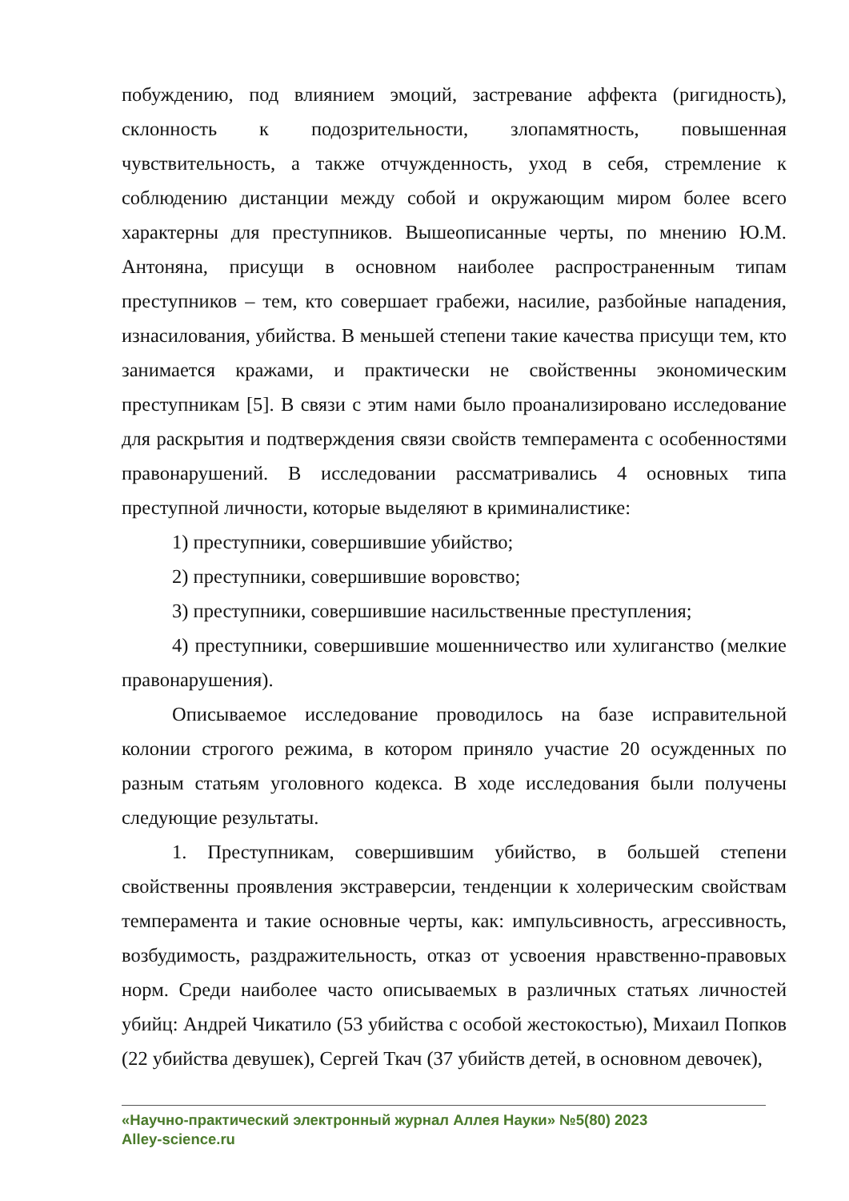побуждению, под влиянием эмоций, застревание аффекта (ригидность), склонность к подозрительности, злопамятность, повышенная чувствительность, а также отчужденность, уход в себя, стремление к соблюдению дистанции между собой и окружающим миром более всего характерны для преступников. Вышеописанные черты, по мнению Ю.М. Антоняна, присущи в основном наиболее распространенным типам преступников – тем, кто совершает грабежи, насилие, разбойные нападения, изнасилования, убийства. В меньшей степени такие качества присущи тем, кто занимается кражами, и практически не свойственны экономическим преступникам [5]. В связи с этим нами было проанализировано исследование для раскрытия и подтверждения связи свойств темперамента с особенностями правонарушений. В исследовании рассматривались 4 основных типа преступной личности, которые выделяют в криминалистике:
1) преступники, совершившие убийство;
2) преступники, совершившие воровство;
3) преступники, совершившие насильственные преступления;
4) преступники, совершившие мошенничество или хулиганство (мелкие правонарушения).
Описываемое исследование проводилось на базе исправительной колонии строгого режима, в котором приняло участие 20 осужденных по разным статьям уголовного кодекса. В ходе исследования были получены следующие результаты.
1. Преступникам, совершившим убийство, в большей степени свойственны проявления экстраверсии, тенденции к холерическим свойствам темперамента и такие основные черты, как: импульсивность, агрессивность, возбудимость, раздражительность, отказ от усвоения нравственно-правовых норм. Среди наиболее часто описываемых в различных статьях личностей убийц: Андрей Чикатило (53 убийства с особой жестокостью), Михаил Попков (22 убийства девушек), Сергей Ткач (37 убийств детей, в основном девочек),
«Научно-практический электронный журнал Аллея Науки» №5(80) 2023
Alley-science.ru